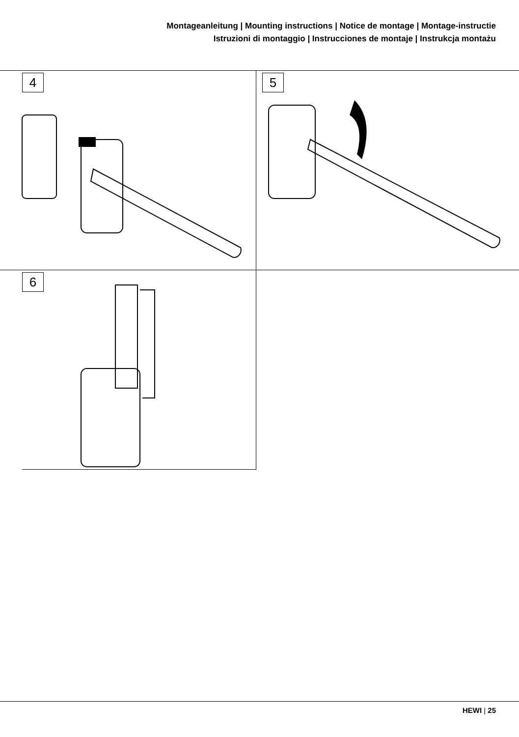Montageanleitung | Mounting instructions | Notice de montage | Montage-instructie
Istruzioni di montaggio | Instrucciones de montaje | Instrukcja montażu
4
5
6
HEWI | 25